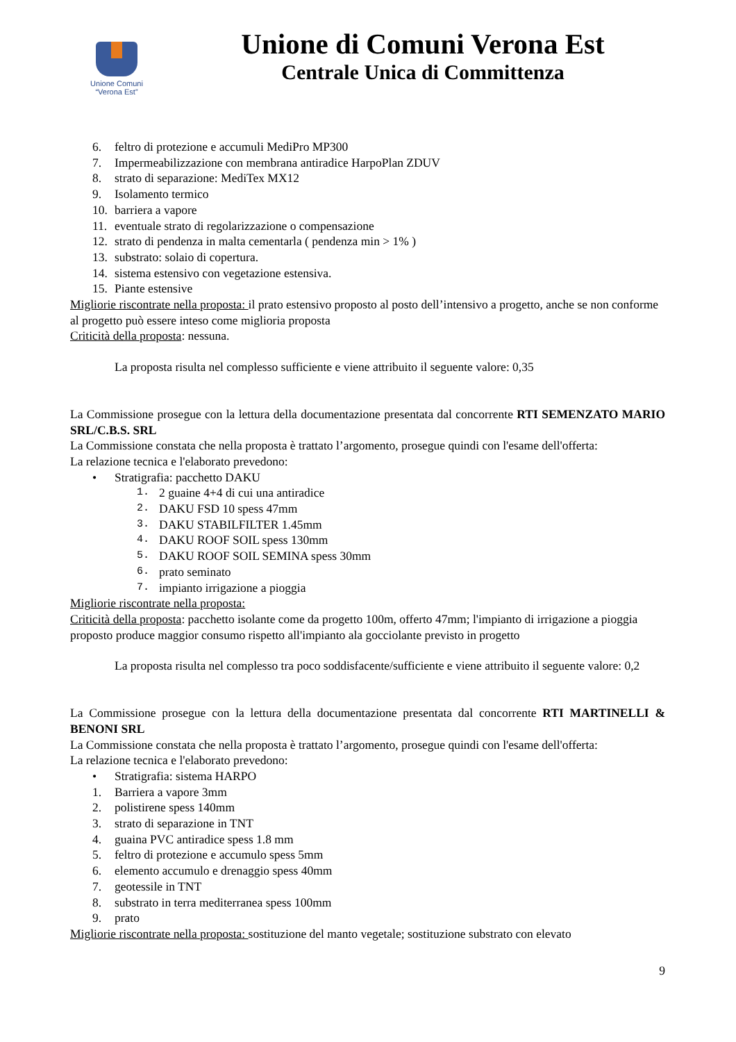Unione Comuni
“Verona Est”
Unione di Comuni Verona Est
Centrale Unica di Committenza
6. feltro di protezione e accumuli MediPro MP300
7. Impermeabilizzazione con membrana antiradice HarpoPlan ZDUV
8. strato di separazione: MediTex MX12
9. Isolamento termico
10. barriera a vapore
11. eventuale strato di regolarizzazione o compensazione
12. strato di pendenza in malta cementarla ( pendenza min > 1% )
13. substrato: solaio di copertura.
14. sistema estensivo con vegetazione estensiva.
15. Piante estensive
Migliorie riscontrate nella proposta: il prato estensivo proposto al posto dell’intensivo a progetto, anche se non conforme al progetto può essere inteso come miglioria proposta
Criticità della proposta: nessuna.
La proposta risulta nel complesso sufficiente e viene attribuito il seguente valore: 0,35
La Commissione prosegue con la lettura della documentazione presentata dal concorrente RTI SEMENZATO MARIO SRL/C.B.S. SRL
La Commissione constata che nella proposta è trattato l’argomento, prosegue quindi con l'esame dell'offerta:
La relazione tecnica e l'elaborato prevedono:
• Stratigrafia: pacchetto DAKU
1. 2 guaine 4+4 di cui una antiradice
2. DAKU FSD 10 spess 47mm
3. DAKU STABILFILTER 1.45mm
4. DAKU ROOF SOIL spess 130mm
5. DAKU ROOF SOIL SEMINA spess 30mm
6. prato seminato
7. impianto irrigazione a pioggia
Migliorie riscontrate nella proposta:
Criticità della proposta: pacchetto isolante come da progetto 100m, offerto 47mm; l'impianto di irrigazione a pioggia proposto produce maggior consumo rispetto all'impianto ala gocciolante previsto in progetto
La proposta risulta nel complesso tra poco soddisfacente/sufficiente e viene attribuito il seguente valore: 0,2
La Commissione prosegue con la lettura della documentazione presentata dal concorrente RTI MARTINELLI & BENONI SRL
La Commissione constata che nella proposta è trattato l’argomento, prosegue quindi con l'esame dell'offerta:
La relazione tecnica e l'elaborato prevedono:
• Stratigrafia: sistema HARPO
1. Barriera a vapore 3mm
2. polistirene spess 140mm
3. strato di separazione in TNT
4. guaina PVC antiradice spess 1.8 mm
5. feltro di protezione e accumulo spess 5mm
6. elemento accumulo e drenaggio spess 40mm
7. geotessile in TNT
8. substrato in terra mediterranea spess 100mm
9. prato
Migliorie riscontrate nella proposta: sostituzione del manto vegetale; sostituzione substrato con elevato
9